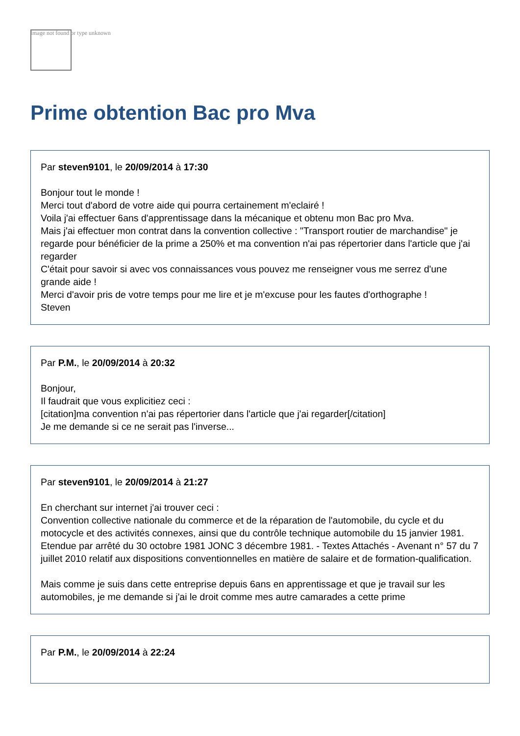Image not found or type unknown
Prime obtention Bac pro Mva
Par steven9101, le 20/09/2014 à 17:30
Bonjour tout le monde !
Merci tout d'abord de votre aide qui pourra certainement m'eclairé !
Voila j'ai effectuer 6ans d'apprentissage dans la mécanique et obtenu mon Bac pro Mva.
Mais j'ai effectuer mon contrat dans la convention collective : "Transport routier de marchandise" je regarde pour bénéficier de la prime a 250% et ma convention n'ai pas répertorier dans l'article que j'ai regarder
C'était pour savoir si avec vos connaissances vous pouvez me renseigner vous me serrez d'une grande aide !
Merci d'avoir pris de votre temps pour me lire et je m'excuse pour les fautes d'orthographe !
Steven
Par P.M., le 20/09/2014 à 20:32
Bonjour,
Il faudrait que vous explicitiez ceci :
[citation]ma convention n'ai pas répertorier dans l'article que j'ai regarder[/citation]
Je me demande si ce ne serait pas l'inverse...
Par steven9101, le 20/09/2014 à 21:27
En cherchant sur internet j'ai trouver ceci :
Convention collective nationale du commerce et de la réparation de l'automobile, du cycle et du motocycle et des activités connexes, ainsi que du contrôle technique automobile du 15 janvier 1981. Etendue par arrêté du 30 octobre 1981 JONC 3 décembre 1981. - Textes Attachés - Avenant n° 57 du 7 juillet 2010 relatif aux dispositions conventionnelles en matière de salaire et de formation-qualification.
Mais comme je suis dans cette entreprise depuis 6ans en apprentissage et que je travail sur les automobiles, je me demande si j'ai le droit comme mes autre camarades a cette prime
Par P.M., le 20/09/2014 à 22:24